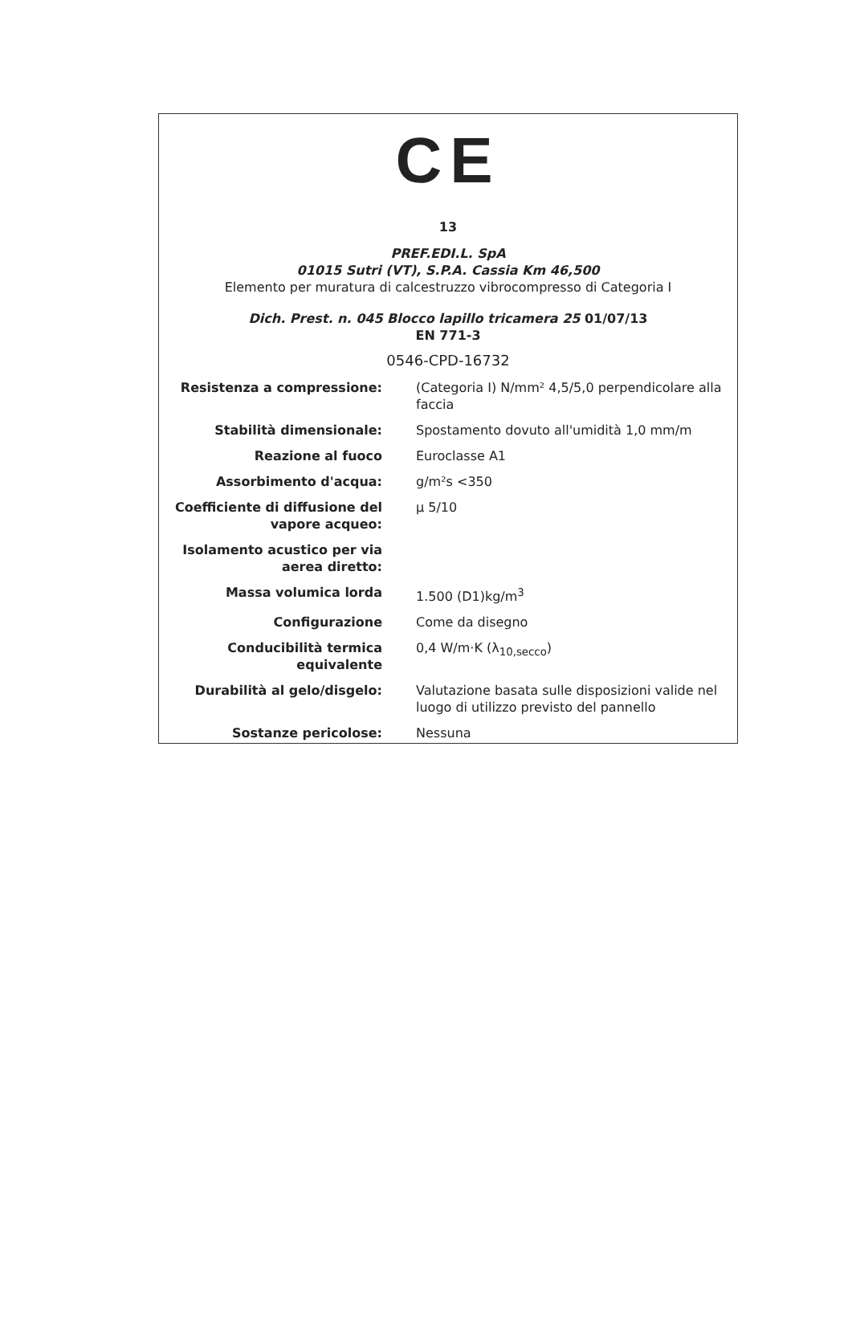CE
13
PREF.EDI.L. SpA
01015 Sutri (VT), S.P.A. Cassia Km 46,500
Elemento per muratura di calcestruzzo vibrocompresso di Categoria I
Dich. Prest. n. 045 Blocco lapillo tricamera 25 01/07/13
EN 771-3
0546-CPD-16732
| Resistenza a compressione: | (Categoria I) N/mm² 4,5/5,0 perpendicolare alla faccia |
| Stabilità dimensionale: | Spostamento dovuto all'umidità 1,0 mm/m |
| Reazione al fuoco | Euroclasse A1 |
| Assorbimento d'acqua: | g/m²s <350 |
| Coefficiente di diffusione del vapore acqueo: | µ 5/10 |
| Isolamento acustico per via aerea diretto: | |
| Massa volumica lorda | 1.500 (D1)kg/m<sup>3</sup> |
| Configurazione | Come da disegno |
| Conducibilità termica equivalente | 0,4 W/m·K (λ<sub>10,secco</sub>) |
| Durabilità al gelo/disgelo: | Valutazione basata sulle disposizioni valide nel luogo di utilizzo previsto del pannello |
| Sostanze pericolose: | Nessuna |